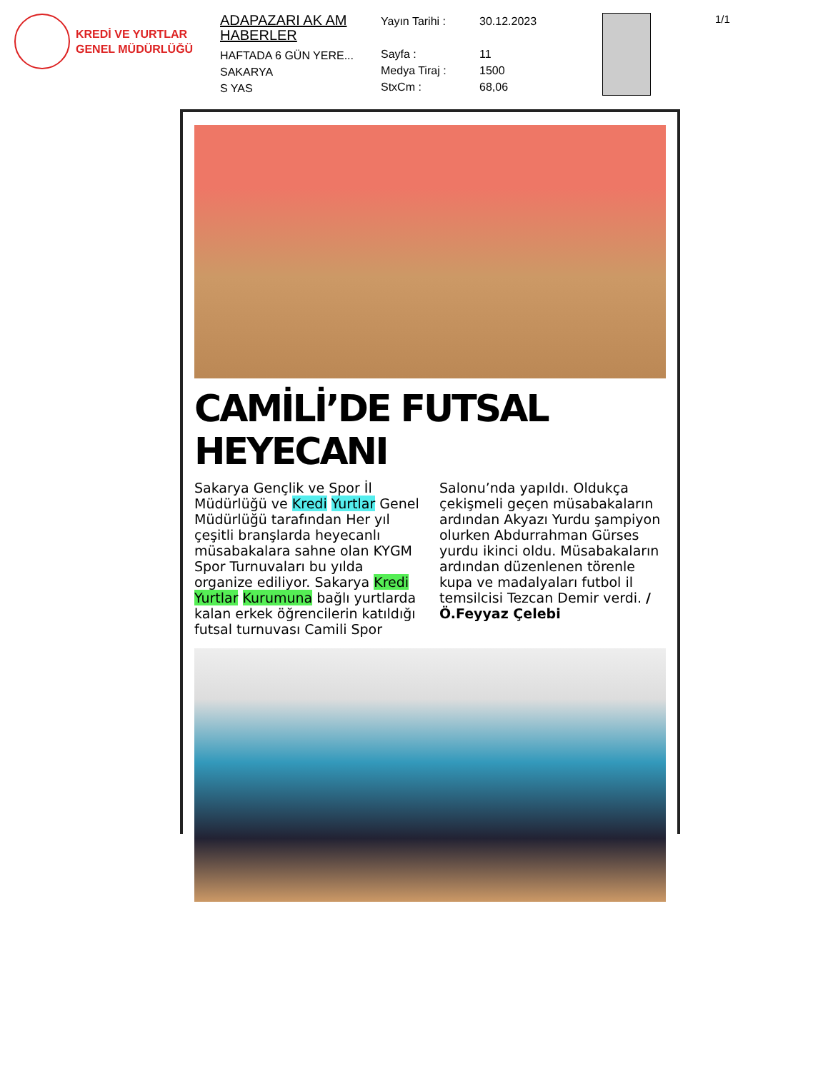KREDİ VE YURTLAR
GENEL MÜDÜRLÜĞÜ
ADAPAZARI AK AM HABERLER
HAFTADA 6 GÜN YERE...
SAKARYA
S YAS
Yayın Tarihi : 30.12.2023 Sayfa : 11 Medya Tiraj : 1500 StxCm : 68,06
1/1
CAMİLİ’DE FUTSAL HEYECANI
Sakarya Gençlik ve Spor İl Müdürlüğü ve Kredi Yurtlar Genel Müdürlüğü tarafından Her yıl çeşitli branşlarda heyecanlı müsabakalara sahne olan KYGM Spor Turnuvaları bu yılda organize ediliyor. Sakarya Kredi Yurtlar Kurumuna bağlı yurtlarda kalan erkek öğrencilerin katıldığı futsal turnuvası Camili Spor Salonu’nda yapıldı. Oldukça çekişmeli geçen müsabakaların ardından Akyazı Yurdu şampiyon olurken Abdurrahman Gürses yurdu ikinci oldu. Müsabakaların ardından düzenlenen törenle kupa ve madalyaları futbol il temsilcisi Tezcan Demir verdi. /Ö.Feyyaz Çelebi